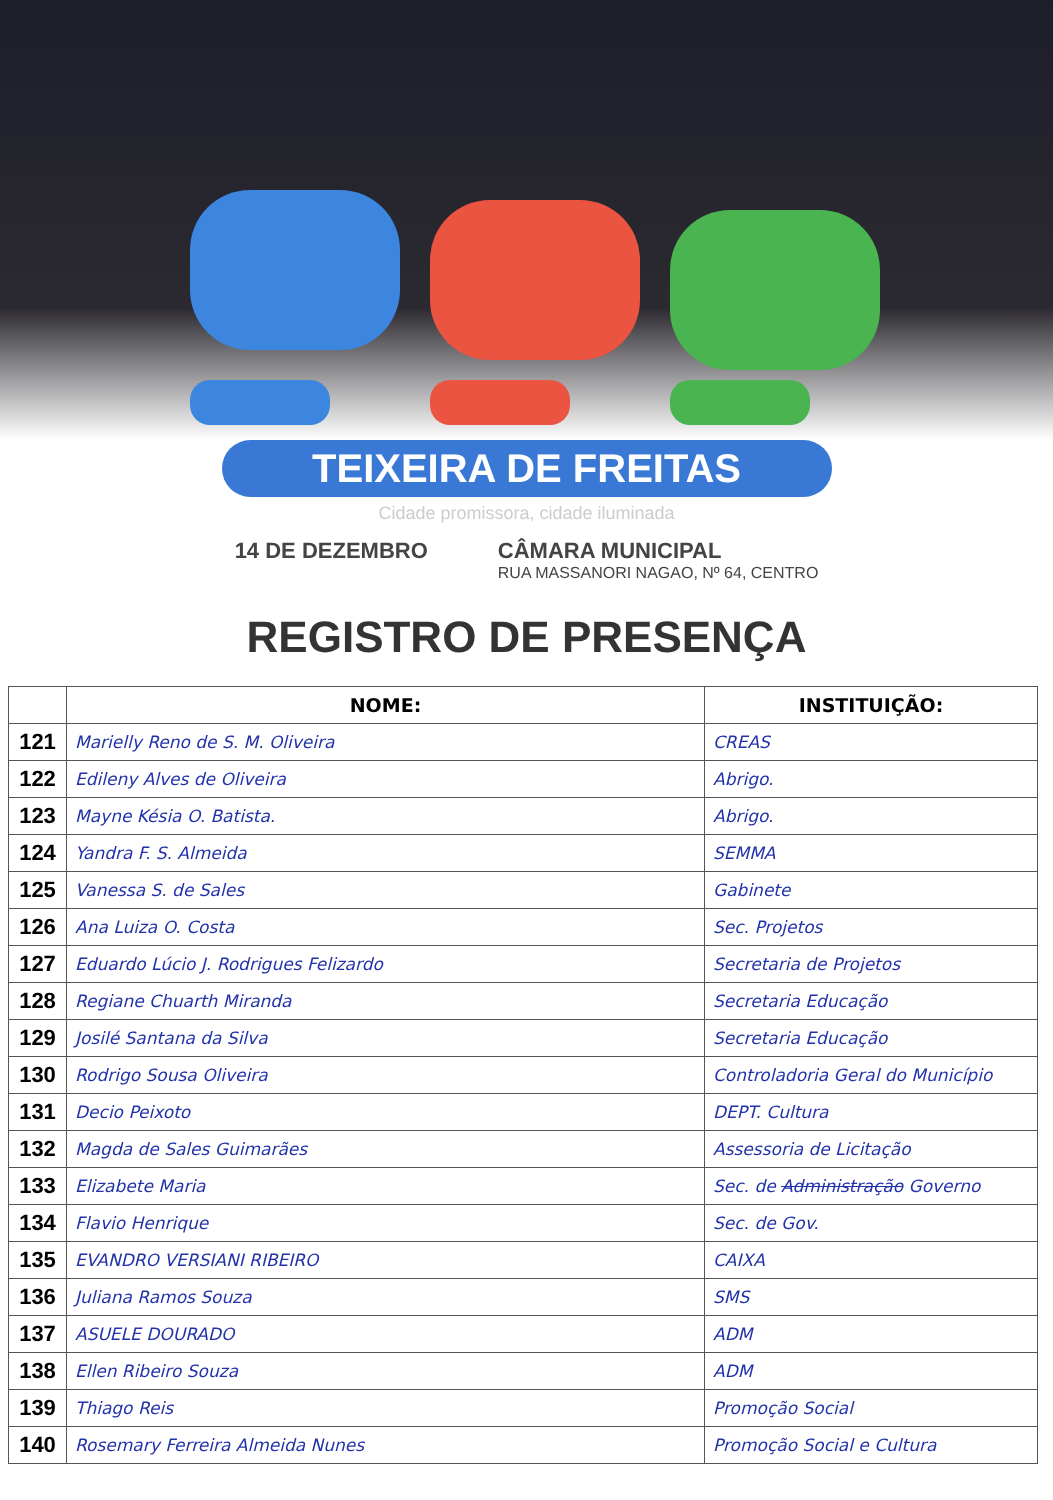TEIXEIRA DE FREITAS
Cidade promissora, cidade iluminada
14 DE DEZEMBRO CÂMARA MUNICIPAL
RUA MASSANORI NAGAO, Nº 64, CENTRO
REGISTRO DE PRESENÇA
| | NOME: | INSTITUIÇÃO: |
| --- | --- | --- |
| 121 | Marielly Reno de S. M. Oliveira | CREAS |
| 122 | Edileny Alves de Oliveira | Abrigo. |
| 123 | Mayne Késia O. Batista. | Abrigo. |
| 124 | Yandra F. S. Almeida | SEMMA |
| 125 | Vanessa S. de Sales | Gabinete |
| 126 | Ana Luiza O. Costa | Sec. Projetos |
| 127 | Eduardo Lúcio J. Rodrigues Felizardo | Secretaria de Projetos |
| 128 | Regiane Chuarth Miranda | Secretaria Educação |
| 129 | Josilé Santana da Silva | Secretaria Educação |
| 130 | Rodrigo Sousa Oliveira | Controladoria Geral do Município |
| 131 | Decio Peixoto | DEPT. Cultura |
| 132 | Magda de Sales Guimarães | Assessoria de Licitação |
| 133 | Elizabete Maria | Sec. de Administração Governo |
| 134 | Flavio Henrique | Sec. de Gov. |
| 135 | EVANDRO VERSIANI RIBEIRO | CAIXA |
| 136 | Juliana Ramos Souza | SMS |
| 137 | ASUELE DOURADO | ADM |
| 138 | Ellen Ribeiro Souza | ADM |
| 139 | Thiago Reis | Promoção Social |
| 140 | Rosemary Ferreira Almeida Nunes | Promoção Social e Cultura |